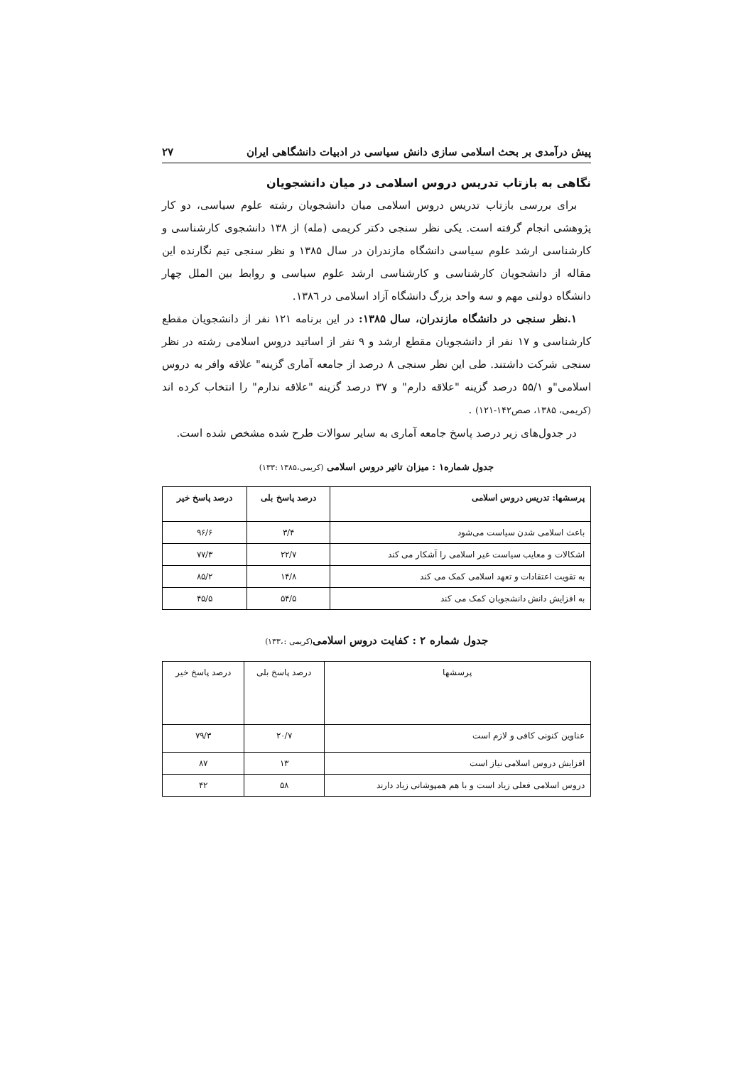پیش درآمدی بر بحث اسلامی سازی دانش سیاسی در ادبیات دانشگاهی ایران ۲۷
نگاهی به بازتاب تدریس دروس اسلامی در میان دانشجویان
برای بررسی بازتاب تدریس دروس اسلامی میان دانشجویان رشته علوم سیاسی، دو کار پژوهشی انجام گرفته است. یکی نظر سنجی دکتر کریمی (مله) از ۱۳۸ دانشجوی کارشناسی و کارشناسی ارشد علوم سیاسی دانشگاه مازندران در سال ۱۳۸۵ و نظر سنجی تیم نگارنده این مقاله از دانشجویان کارشناسی و کارشناسی ارشد علوم سیاسی و روابط بین الملل چهار دانشگاه دولتی مهم و سه واحد بزرگ دانشگاه آزاد اسلامی در ۱۳۸٦.
۱.نظر سنجی در دانشگاه مازندران، سال ۱۳۸۵: در این برنامه ۱۲۱ نفر از دانشجویان مقطع کارشناسی و ۱۷ نفر از دانشجویان مقطع ارشد و ۹ نفر از اساتید دروس اسلامی رشته در نظر سنجی شرکت داشتند. طی این نظر سنجی ۸ درصد از جامعه آماری گزینه" علاقه وافر به دروس اسلامی"و ۵۵/۱ درصد گزینه "علاقه دارم" و ۳۷ درصد گزینه "علاقه ندارم" را انتخاب کرده اند (کریمی، ۱۳۸۵، صص۱۴۲-۱۲۱) .
در جدول‌های زیر درصد پاسخ جامعه آماری به سایر سوالات طرح شده مشخص شده است.
جدول شماره۱ : میزان تاثیر دروس اسلامی (کریمی،۱۳۸۵ :۱۳۳)
| پرسشها: تدریس دروس اسلامی | درصد پاسخ بلی | درصد پاسخ خیر |
| --- | --- | --- |
| باعث اسلامی شدن سیاست می‌شود | ۳/۴ | ۹۶/۶ |
| اشکالات و معایب سیاست غیر اسلامی را آشکار می کند | ۲۲/۷ | ۷۷/۳ |
| به تقویت اعتقادات و تعهد اسلامی کمک می کند | ۱۴/۸ | ۸۵/۲ |
| به افزایش دانش دانشجویان کمک می کند | ۵۴/۵ | ۴۵/۵ |
جدول شماره ۲ : کفایت دروس اسلامی(کریمی :،۱۳۳)
| پرسشها | درصد پاسخ بلی | درصد پاسخ خیر |
| عناوین کنونی کافی و لازم است | ۲۰/۷ | ۷۹/۳ |
| افزایش دروس اسلامی نیاز است | ۱۳ | ۸۷ |
| دروس اسلامی فعلی زیاد است و با هم همپوشانی زیاد دارند | ۵۸ | ۴۲ |